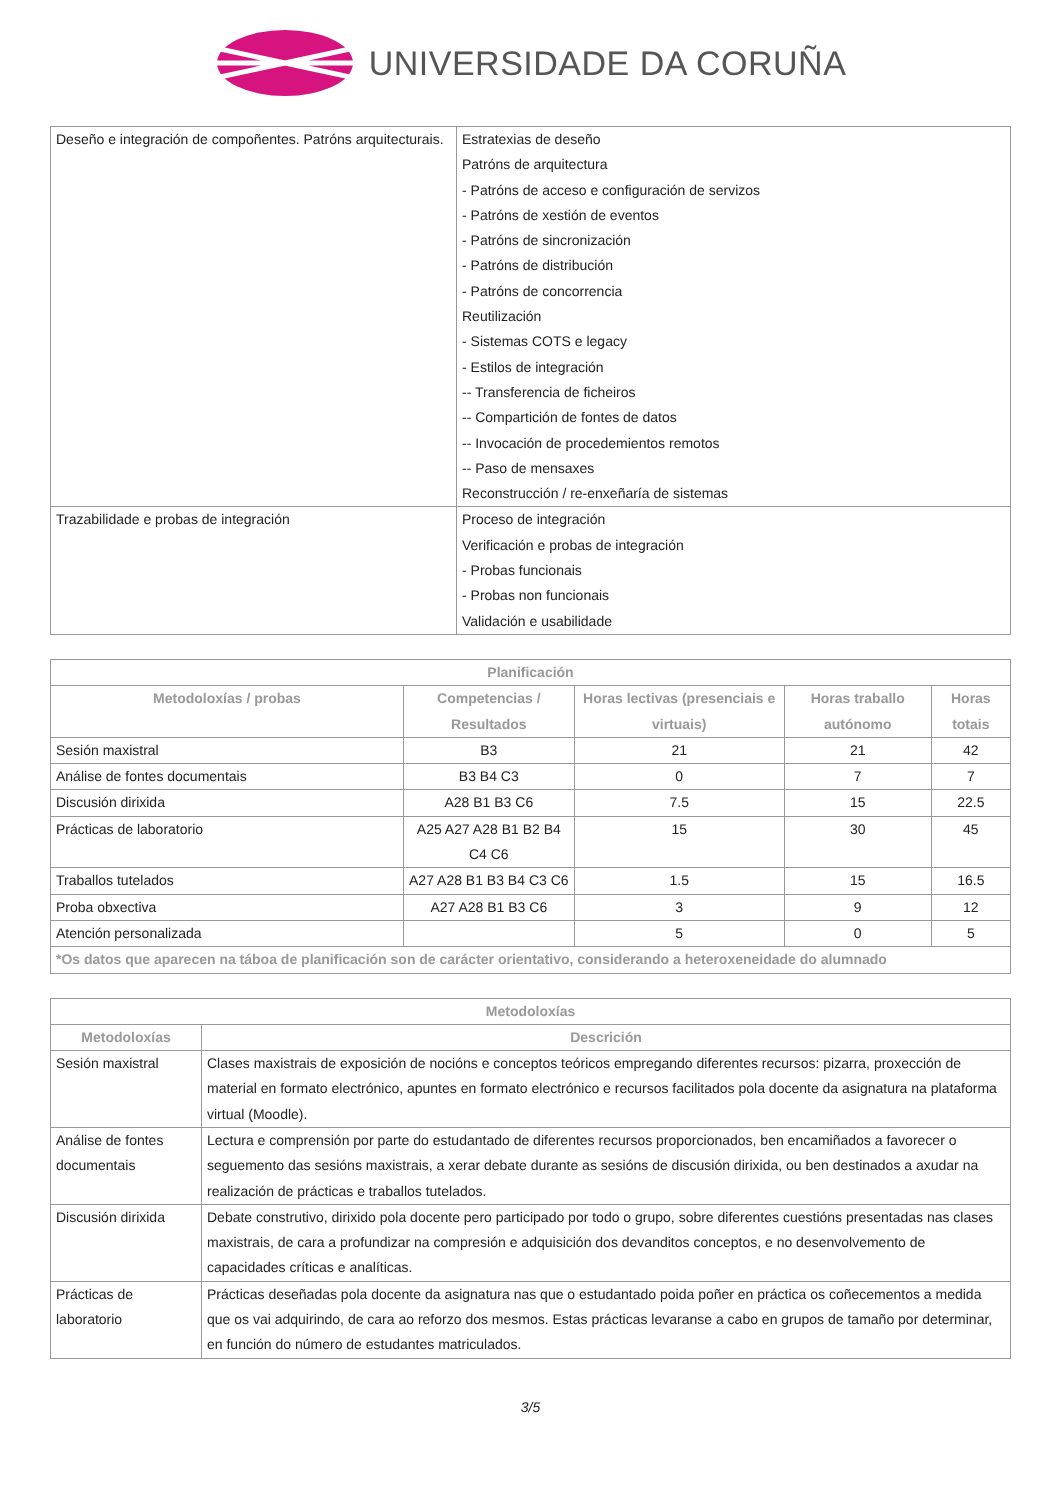UNIVERSIDADE DA CORUÑA
| Deseño e integración de compoñentes. Patróns arquitecturais. | Estratexias de deseño Patróns de arquitectura - Patróns de acceso e configuración de servizos - Patróns de xestión de eventos - Patróns de sincronización - Patróns de distribución - Patróns de concorrencia Reutilización - Sistemas COTS e legacy - Estilos de integración -- Transferencia de ficheiros -- Compartición de fontes de datos -- Invocación de procedemientos remotos -- Paso de mensaxes Reconstrucción / re-enxeñaría de sistemas |
| Trazabilidade e probas de integración | Proceso de integración Verificación e probas de integración - Probas funcionais - Probas non funcionais Validación e usabilidade |
| Planificación | | | | |
| --- | --- | --- | --- | --- |
| Metodoloxías / probas | Competencias / Resultados | Horas lectivas (presenciais e virtuais) | Horas traballo autónomo | Horas totais |
| Sesión maxistral | B3 | 21 | 21 | 42 |
| Análise de fontes documentais | B3 B4 C3 | 0 | 7 | 7 |
| Discusión dirixida | A28 B1 B3 C6 | 7.5 | 15 | 22.5 |
| Prácticas de laboratorio | A25 A27 A28 B1 B2 B4 C4 C6 | 15 | 30 | 45 |
| Traballos tutelados | A27 A28 B1 B3 B4 C3 C6 | 1.5 | 15 | 16.5 |
| Proba obxectiva | A27 A28 B1 B3 C6 | 3 | 9 | 12 |
| Atención personalizada | | 5 | 0 | 5 |
| *Os datos que aparecen na táboa de planificación son de carácter orientativo, considerando a heteroxeneidade do alumnado | | | | |
| Metodoloxías | |
| --- | --- |
| Metodoloxías | Descrición |
| Sesión maxistral | Clases maxistrais de exposición de nocións e conceptos teóricos empregando diferentes recursos: pizarra, proxección de material en formato electrónico, apuntes en formato electrónico e recursos facilitados pola docente da asignatura na plataforma virtual (Moodle). |
| Análise de fontes documentais | Lectura e comprensión por parte do estudantado de diferentes recursos proporcionados, ben encamiñados a favorecer o seguemento das sesións maxistrais, a xerar debate durante as sesións de discusión dirixida, ou ben destinados a axudar na realización de prácticas e traballos tutelados. |
| Discusión dirixida | Debate construtivo, dirixido pola docente pero participado por todo o grupo, sobre diferentes cuestións presentadas nas clases maxistrais, de cara a profundizar na compresión e adquisición dos devanditos conceptos, e no desenvolvemento de capacidades críticas e analíticas. |
| Prácticas de laboratorio | Prácticas deseñadas pola docente da asignatura nas que o estudantado poida poñer en práctica os coñecementos a medida que os vai adquirindo, de cara ao reforzo dos mesmos. Estas prácticas levaranse a cabo en grupos de tamaño por determinar, en función do número de estudantes matriculados. |
3/5